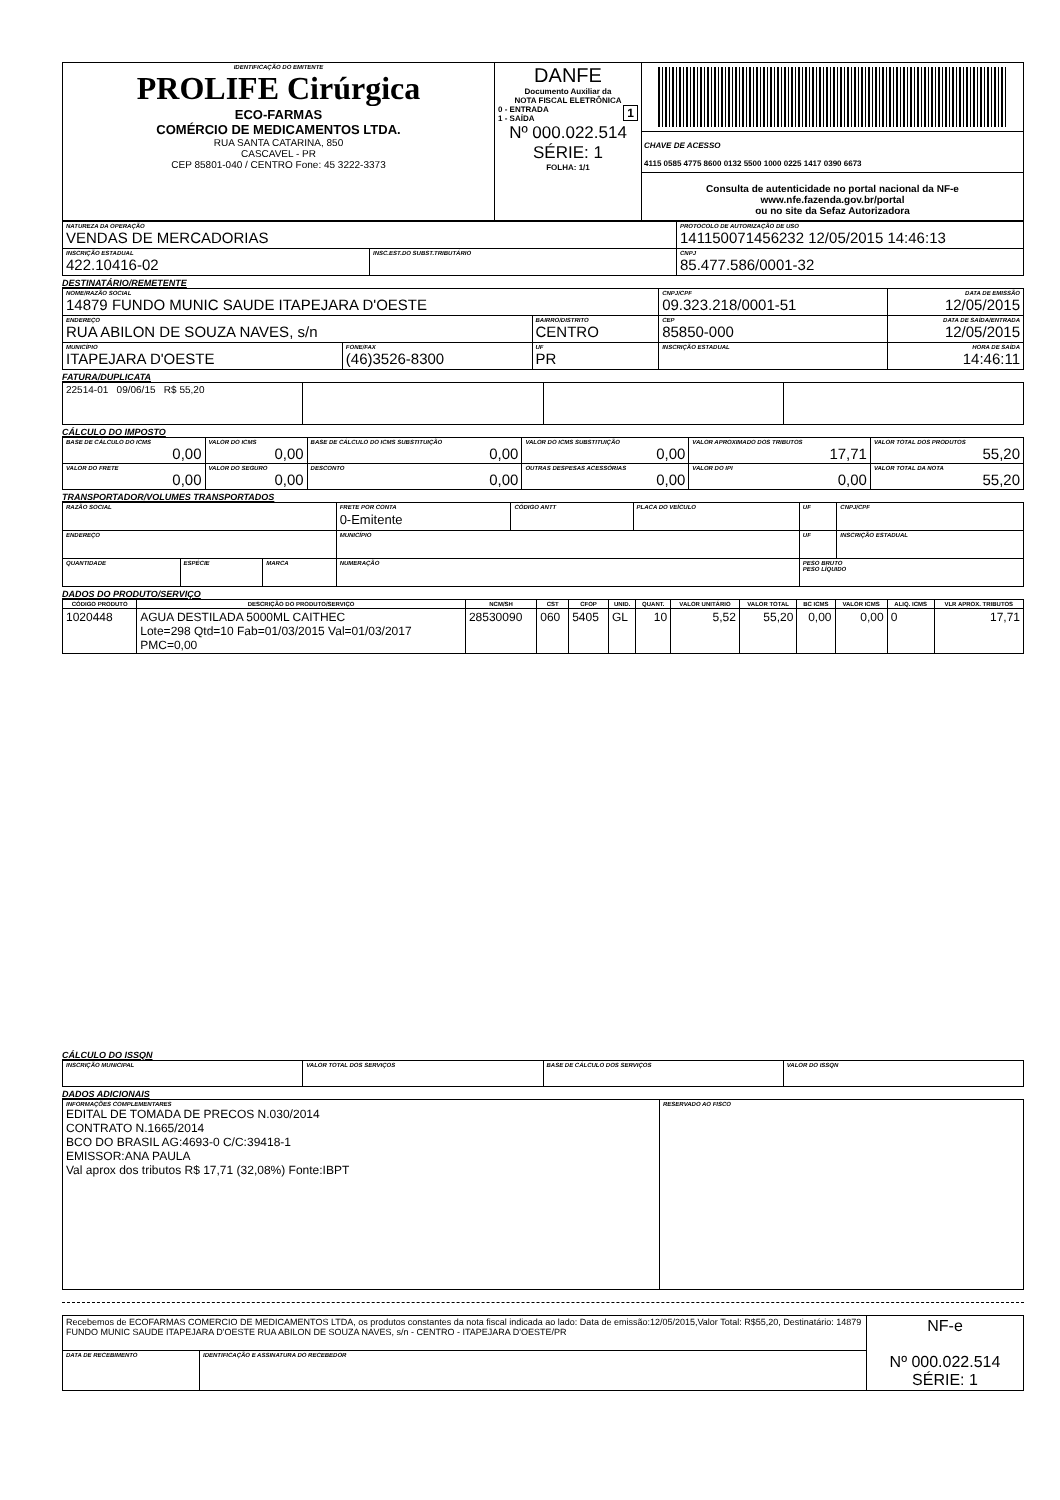| IDENTIFICAÇÃO DO EMITENTE PROLIFE Cirúrgica ECO-FARMAS COMÉRCIO DE MEDICAMENTOS LTDA. RUA SANTA CATARINA, 850 CASCAVEL - PR CEP 85801-040 / CENTRO Fone: 45 3222-3373 | DANFE Documento Auxiliar da NOTA FISCAL ELETRÔNICA 0 - ENTRADA 1 1 - SAÍDA Nº 000.022.514 SÉRIE: 1 FOLHA: 1/1 | CHAVE DE ACESSO 4115 0585 4775 8600 0132 5500 1000 0225 1417 0390 6673 Consulta de autenticidade no portal nacional da NF-e www.nfe.fazenda.gov.br/portal ou no site da Sefaz Autorizadora |
| NATUREZA DA OPERAÇÃO VENDAS DE MERCADORIAS | | PROTOCOLO DE AUTORIZAÇÃO DE USO 141150071456232 12/05/2015 14:46:13 |
| INSCRIÇÃO ESTADUAL 422.10416-02 | INSC.EST.DO SUBST.TRIBUTÁRIO | CNPJ 85.477.586/0001-32 |
DESTINATÁRIO/REMETENTE
| NOME/RAZÃO SOCIAL 14879 FUNDO MUNIC SAUDE ITAPEJARA D'OESTE | | | CNPJ/CPF 09.323.218/0001-51 | | DATA DE EMISSÃO 12/05/2015 |
| ENDEREÇO RUA ABILON DE SOUZA NAVES, s/n | | BAIRRO/DISTRITO CENTRO | | CEP 85850-000 | DATA DE SAÍDA/ENTRADA 12/05/2015 |
| MUNICÍPIO ITAPEJARA D'OESTE | FONE/FAX (46)3526-8300 | UF PR | INSCRIÇÃO ESTADUAL | | HORA DE SAÍDA 14:46:11 |
FATURA/DUPLICATA
| 22514-01 09/06/15 R$ 55,20 | | | |
CÁLCULO DO IMPOSTO
| BASE DE CÁLCULO DO ICMS 0,00 | VALOR DO ICMS 0,00 | BASE DE CÁLCULO DO ICMS SUBSTITUIÇÃO 0,00 | VALOR DO ICMS SUBSTITUIÇÃO 0,00 | VALOR APROXIMADO DOS TRIBUTOS 17,71 | VALOR TOTAL DOS PRODUTOS 55,20 |
| VALOR DO FRETE 0,00 | VALOR DO SEGURO 0,00 | DESCONTO 0,00 | OUTRAS DESPESAS ACESSÓRIAS 0,00 | VALOR DO IPI 0,00 | VALOR TOTAL DA NOTA 55,20 |
TRANSPORTADOR/VOLUMES TRANSPORTADOS
| RAZÃO SOCIAL | | | FRETE POR CONTA 0-Emitente | CÓDIGO ANTT | PLACA DO VEÍCULO | UF | CNPJ/CPF |
| ENDEREÇO | | | MUNICÍPIO | | | UF | INSCRIÇÃO ESTADUAL |
| QUANTIDADE | ESPÉCIE | MARCA | NUMERAÇÃO | | | PESO BRUTO PESO LÍQUIDO | |
DADOS DO PRODUTO/SERVIÇO
| CÓDIGO PRODUTO | DESCRIÇÃO DO PRODUTO/SERVIÇO | NCM/SH | CST | CFOP | UNID. | QUANT. | VALOR UNITÁRIO | VALOR TOTAL | BC ICMS | VALOR ICMS | ALIQ. ICMS | VLR APROX. TRIBUTOS |
| --- | --- | --- | --- | --- | --- | --- | --- | --- | --- | --- | --- | --- |
| 1020448 | AGUA DESTILADA 5000ML CAITHEC Lote=298 Qtd=10 Fab=01/03/2015 Val=01/03/2017 PMC=0,00 | 28530090 | 060 | 5405 | GL | 10 | 5,52 | 55,20 | 0,00 | 0,00 | 0 | 17,71 |
CÁLCULO DO ISSQN
| INSCRIÇÃO MUNICIPAL | VALOR TOTAL DOS SERVIÇOS | BASE DE CÁLCULO DOS SERVIÇOS | VALOR DO ISSQN |
DADOS ADICIONAIS
| INFORMAÇÕES COMPLEMENTARES EDITAL DE TOMADA DE PRECOS N.030/2014 CONTRATO N.1665/2014 BCO DO BRASIL AG:4693-0 C/C:39418-1 EMISSOR:ANA PAULA Val aprox dos tributos R$ 17,71 (32,08%) Fonte:IBPT | RESERVADO AO FISCO |
| Recebemos de ECOFARMAS COMERCIO DE MEDICAMENTOS LTDA, os produtos constantes da nota fiscal indicada ao lado: Data de emissão:12/05/2015,Valor Total: R$55,20, Destinatário: 14879 FUNDO MUNIC SAUDE ITAPEJARA D'OESTE RUA ABILON DE SOUZA NAVES, s/n - CENTRO - ITAPEJARA D'OESTE/PR | | NF-e Nº 000.022.514 SÉRIE: 1 |
| DATA DE RECEBIMENTO | IDENTIFICAÇÃO E ASSINATURA DO RECEBEDOR | |